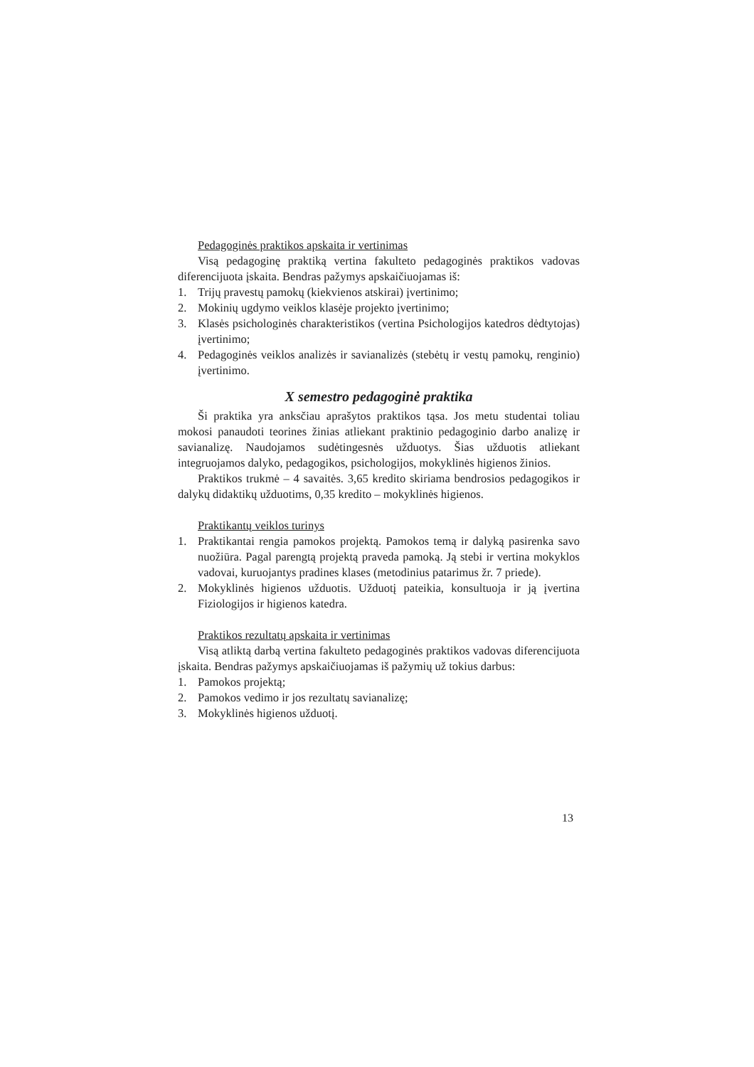Pedagoginės praktikos apskaita ir vertinimas
Visą pedagoginę praktiką vertina fakulteto pedagoginės praktikos vado­vas diferencijuota įskaita. Bendras pažymys apskaičiuojamas iš:
1. Trijų pravestų pamokų (kiekvienos atskirai) įvertinimo;
2. Mokinių ugdymo veiklos klasėje projekto įvertinimo;
3. Klasės psichologinės charakteristikos (vertina Psichologijos katedros dėd­tytojas) įvertinimo;
4. Pedagoginės veiklos analizės ir savianalizės (stebėtų ir vestų pamokų, ren­ginio) įvertinimo.
X semestro pedagoginė praktika
Ši praktika yra anksčiau aprašytos praktikos tąsa. Jos metu studentai toliau mokosi panaudoti teorines žinias atliekant praktinio pedagoginio darbo anali­zę ir savianalizę. Naudojamos sudėtingesnės užduotys. Šias užduotis atliekant integruojamos dalyko, pedagogikos, psichologijos, mokyklinės higienos ži­nios.
Praktikos trukmė – 4 savaitės. 3,65 kredito skiriama bendrosios pedagogi­kos ir dalykų didaktikų užduotims, 0,35 kredito – mokyklinės higienos.
Praktikantų veiklos turinys
1. Praktikantai rengia pamokos projektą. Pamokos temą ir dalyką pasirenka savo nuožiūra. Pagal parengtą projektą praveda pamoką. Ją stebi ir vertina mokyklos vadovai, kuruojantys pradines klases (metodinius patarimus žr. 7 priede).
2. Mokyklinės higienos užduotis. Užduotį pateikia, konsultuoja ir ją įvertina Fiziologijos ir higienos katedra.
Praktikos rezultatų apskaita ir vertinimas
Visą atliktą darbą vertina fakulteto pedagoginės praktikos vadovas dife­rencijuota įskaita. Bendras pažymys apskaičiuojamas iš pažymių už tokius darbus:
1. Pamokos projektą;
2. Pamokos vedimo ir jos rezultatų savianalizę;
3. Mokyklinės higienos užduotį.
13